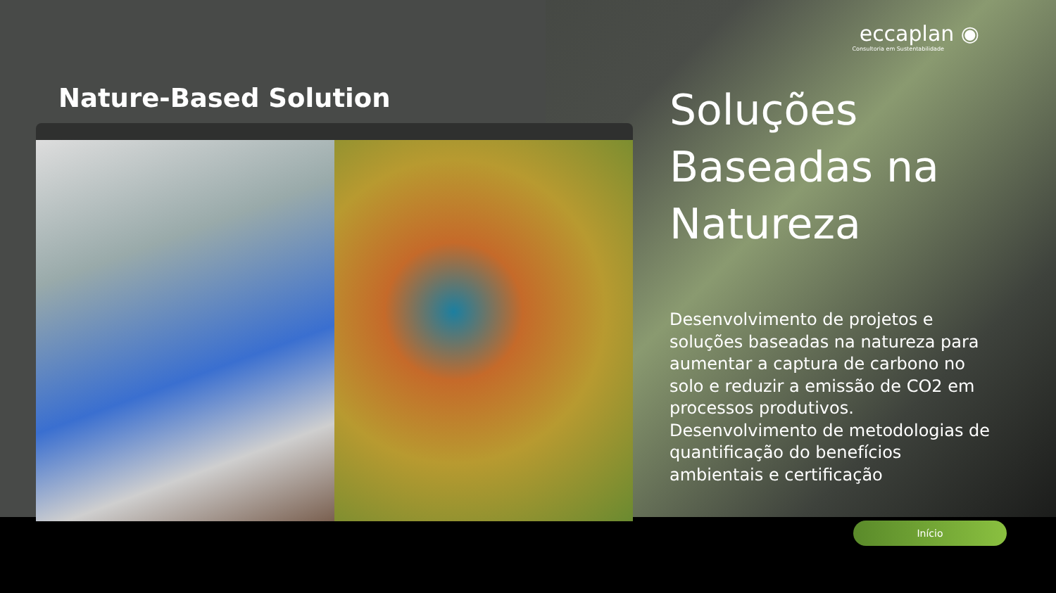Nature-Based Solution
eccaplan ◉
Consultoria em Sustentabilidade
Soluções Baseadas na Natureza
Desenvolvimento de projetos e soluções baseadas na natureza para aumentar a captura de carbono no solo e reduzir a emissão de CO2 em processos produtivos.
Desenvolvimento de metodologias de quantificação do benefícios ambientais e certificação
Início